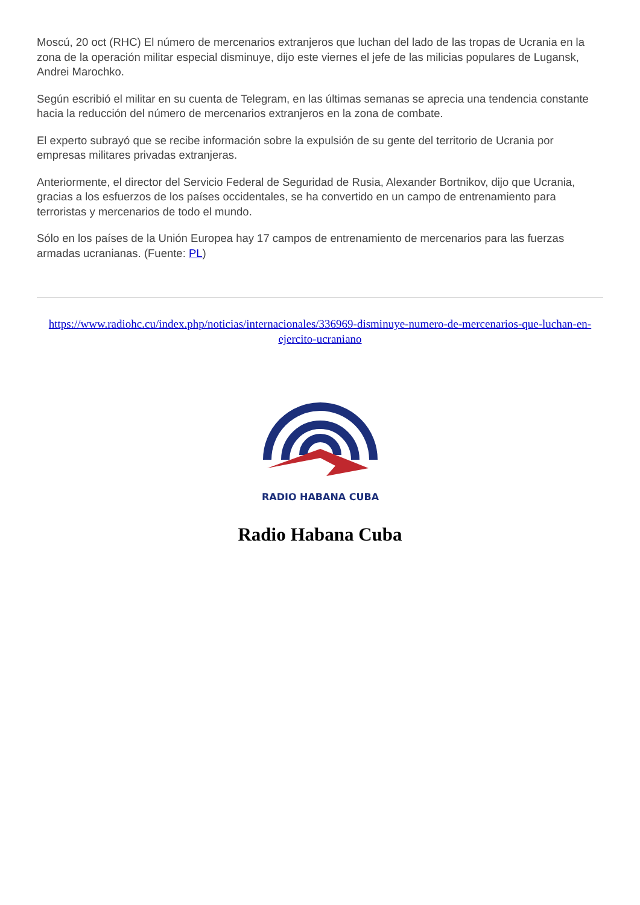Moscú, 20 oct (RHC) El número de mercenarios extranjeros que luchan del lado de las tropas de Ucrania en la zona de la operación militar especial disminuye, dijo este viernes el jefe de las milicias populares de Lugansk, Andrei Marochko.
Según escribió el militar en su cuenta de Telegram, en las últimas semanas se aprecia una tendencia constante hacia la reducción del número de mercenarios extranjeros en la zona de combate.
El experto subrayó que se recibe información sobre la expulsión de su gente del territorio de Ucrania por empresas militares privadas extranjeras.
Anteriormente, el director del Servicio Federal de Seguridad de Rusia, Alexander Bortnikov, dijo que Ucrania, gracias a los esfuerzos de los países occidentales, se ha convertido en un campo de entrenamiento para terroristas y mercenarios de todo el mundo.
Sólo en los países de la Unión Europea hay 17 campos de entrenamiento de mercenarios para las fuerzas armadas ucranianas. (Fuente: PL)
https://www.radiohc.cu/index.php/noticias/internacionales/336969-disminuye-numero-de-mercenarios-que-luchan-en-ejercito-ucraniano
RADIO HABANA CUBA
Radio Habana Cuba